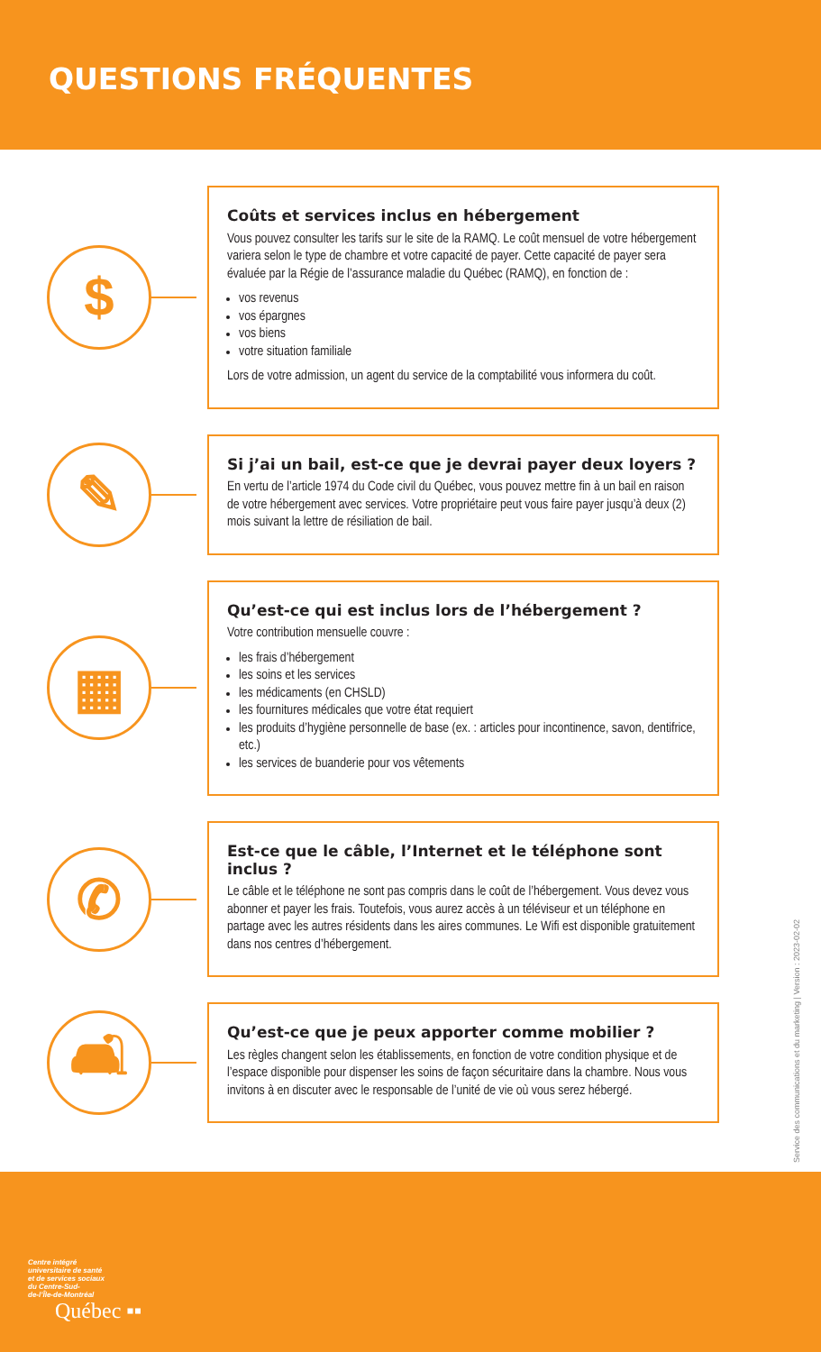QUESTIONS FRÉQUENTES
$
Coûts et services inclus en hébergement
Vous pouvez consulter les tarifs sur le site de la RAMQ. Le coût mensuel de votre hébergement variera selon le type de chambre et votre capacité de payer. Cette capacité de payer sera évaluée par la Régie de l’assurance maladie du Québec (RAMQ), en fonction de :
vos revenus
vos épargnes
vos biens
votre situation familiale
Lors de votre admission, un agent du service de la comptabilité vous informera du coût.
✎
Si j’ai un bail, est-ce que je devrai payer deux loyers ?
En vertu de l’article 1974 du Code civil du Québec, vous pouvez mettre fin à un bail en raison de votre hébergement avec services. Votre propriétaire peut vous faire payer jusqu’à deux (2) mois suivant la lettre de résiliation de bail.
▦
Qu’est-ce qui est inclus lors de l’hébergement ?
Votre contribution mensuelle couvre :
les frais d’hébergement
les soins et les services
les médicaments (en CHSLD)
les fournitures médicales que votre état requiert
les produits d’hygiène personnelle de base (ex. : articles pour incontinence, savon, dentifrice, etc.)
les services de buanderie pour vos vêtements
✆
Est-ce que le câble, l’Internet et le téléphone sont inclus ?
Le câble et le téléphone ne sont pas compris dans le coût de l’hébergement. Vous devez vous abonner et payer les frais. Toutefois, vous aurez accès à un téléviseur et un téléphone en partage avec les autres résidents dans les aires communes. Le Wifi est disponible gratuitement dans nos centres d’hébergement.
🛋
Qu’est-ce que je peux apporter comme mobilier ?
Les règles changent selon les établissements, en fonction de votre condition physique et de l’espace disponible pour dispenser les soins de façon sécuritaire dans la chambre. Nous vous invitons à en discuter avec le responsable de l’unité de vie où vous serez hébergé.
Service des communications et du marketing | Version : 2023-02-02
Centre intégré
universitaire de santé
et de services sociaux
du Centre-Sud-
de-l’Île-de-Montréal
Québec ▪▪